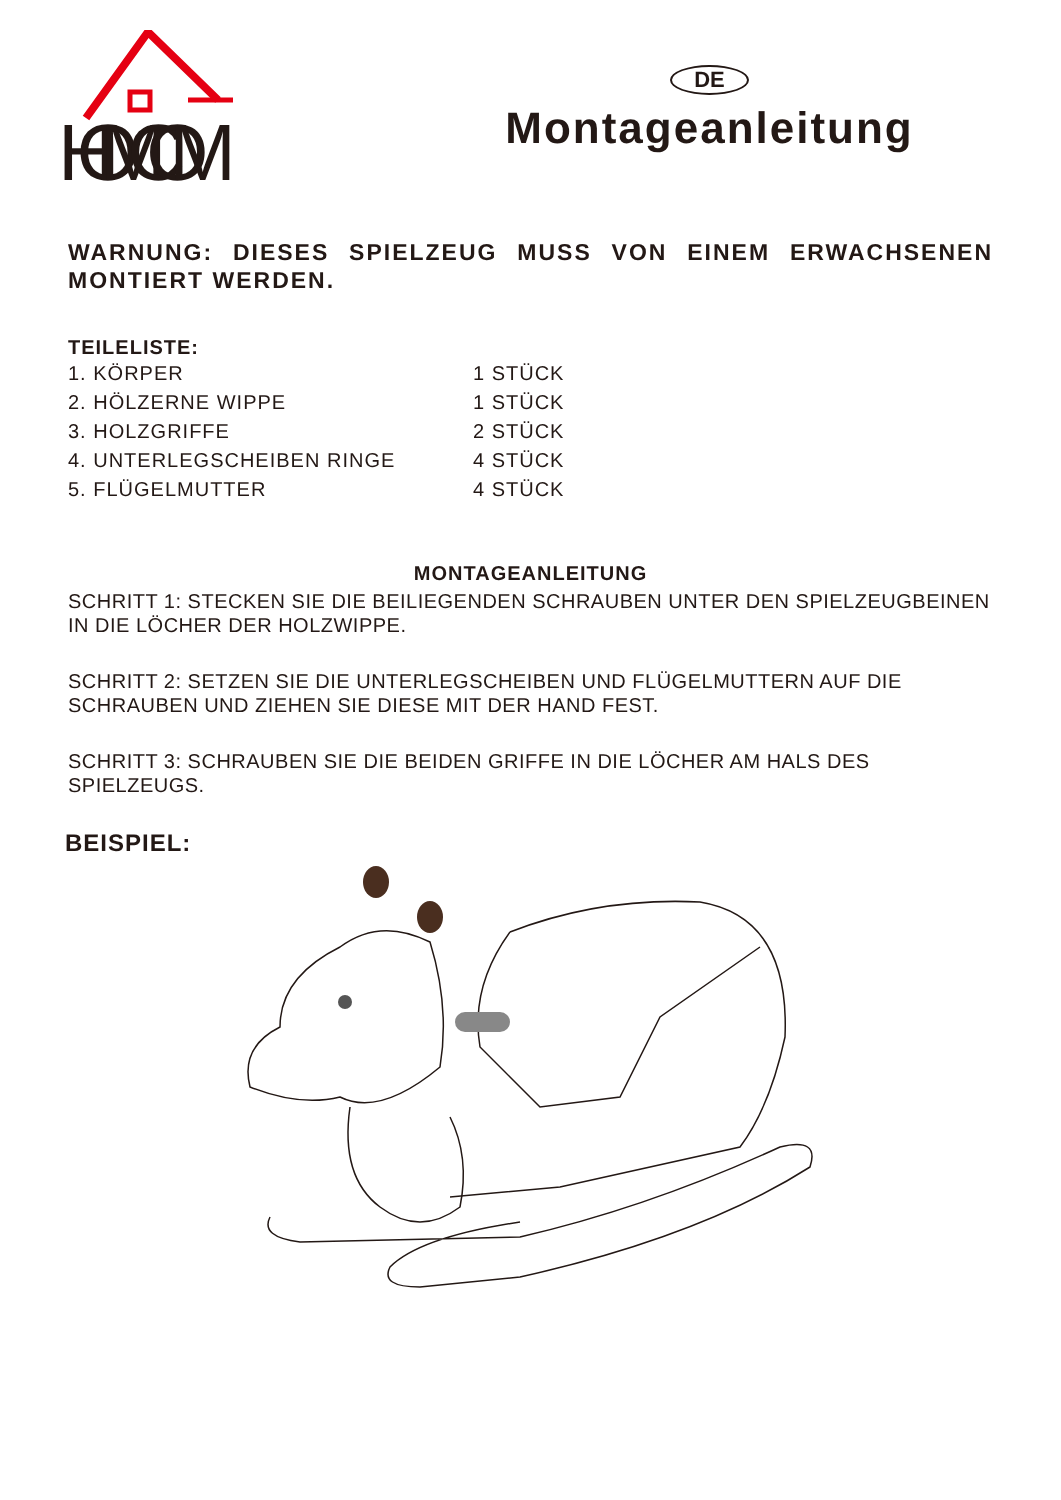HOMCOM
DE
Montageanleitung
WARNUNG: DIESES SPIELZEUG MUSS VON EINEM ERWACHSENEN MONTIERT WERDEN.
TEILELISTE:
| 1. KÖRPER | 1 STÜCK |
| 2. HÖLZERNE WIPPE | 1 STÜCK |
| 3. HOLZGRIFFE | 2 STÜCK |
| 4. UNTERLEGSCHEIBEN RINGE | 4 STÜCK |
| 5. FLÜGELMUTTER | 4 STÜCK |
MONTAGEANLEITUNG
SCHRITT 1: STECKEN SIE DIE BEILIEGENDEN SCHRAUBEN UNTER DEN SPIELZEUGBEINEN IN DIE LÖCHER DER HOLZWIPPE.
SCHRITT 2: SETZEN SIE DIE UNTERLEGSCHEIBEN UND FLÜGELMUTTERN AUF DIE SCHRAUBEN UND ZIEHEN SIE DIESE MIT DER HAND FEST.
SCHRITT 3: SCHRAUBEN SIE DIE BEIDEN GRIFFE IN DIE LÖCHER AM HALS DES SPIELZEUGS.
BEISPIEL: